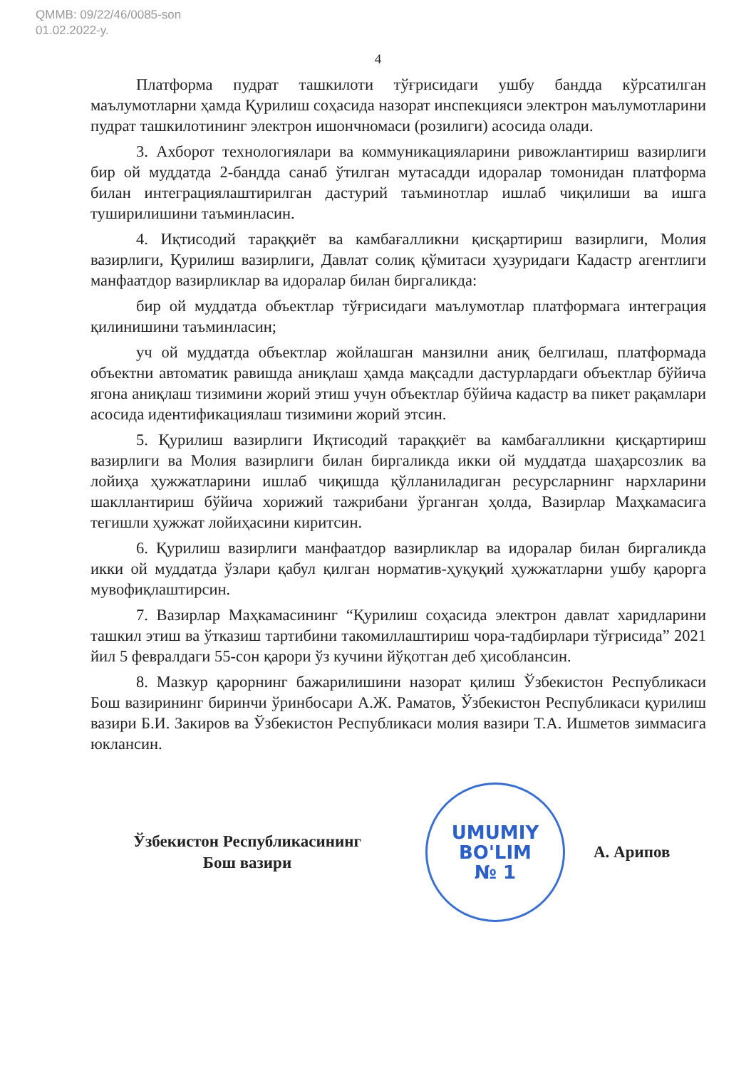QMMB: 09/22/46/0085-son
01.02.2022-y.
4
Платформа пудрат ташкилоти тўғрисидаги ушбу бандда кўрсатилган маълумотларни ҳамда Қурилиш соҳасида назорат инспекцияси электрон маълумотларини пудрат ташкилотининг электрон ишончномаси (розилиги) асосида олади.
3. Ахборот технологиялари ва коммуникацияларини ривожлантириш вазирлиги бир ой муддатда 2-бандда санаб ўтилган мутасадди идоралар томонидан платформа билан интеграциялаштирилган дастурий таъминотлар ишлаб чиқилиши ва ишга туширилишини таъминласин.
4. Иқтисодий тараққиёт ва камбағалликни қисқартириш вазирлиги, Молия вазирлиги, Қурилиш вазирлиги, Давлат солиқ қўмитаси ҳузуридаги Кадастр агентлиги манфаатдор вазирликлар ва идоралар билан биргаликда:
бир ой муддатда объектлар тўғрисидаги маълумотлар платформага интеграция қилинишини таъминласин;
уч ой муддатда объектлар жойлашган манзилни аниқ белгилаш, платформада объектни автоматик равишда аниқлаш ҳамда мақсадли дастурлардаги объектлар бўйича ягона аниқлаш тизимини жорий этиш учун объектлар бўйича кадастр ва пикет рақамлари асосида идентификациялаш тизимини жорий этсин.
5. Қурилиш вазирлиги Иқтисодий тараққиёт ва камбағалликни қисқартириш вазирлиги ва Молия вазирлиги билан биргаликда икки ой муддатда шаҳарсозлик ва лойиҳа ҳужжатларини ишлаб чиқишда қўлланиладиган ресурсларнинг нархларини шакллантириш бўйича хорижий тажрибани ўрганган ҳолда, Вазирлар Маҳкамасига тегишли ҳужжат лойиҳасини киритсин.
6. Қурилиш вазирлиги манфаатдор вазирликлар ва идоралар билан биргаликда икки ой муддатда ўзлари қабул қилган норматив-ҳуқуқий ҳужжатларни ушбу қарорга мувофиқлаштирсин.
7. Вазирлар Маҳкамасининг “Қурилиш соҳасида электрон давлат харидларини ташкил этиш ва ўтказиш тартибини такомиллаштириш чора-тадбирлари тўғрисида” 2021 йил 5 февралдаги 55-сон қарори ўз кучини йўқотган деб ҳисоблансин.
8. Мазкур қарорнинг бажарилишини назорат қилиш Ўзбекистон Республикаси Бош вазирининг биринчи ўринбосари А.Ж. Раматов, Ўзбекистон Республикаси қурилиш вазири Б.И. Закиров ва Ўзбекистон Республикаси молия вазири Т.А. Ишметов зиммасига юклансин.
Ўзбекистон Республикасининг
Бош вазири
UMUMIY
BO'LIM
№ 1
А. Арипов